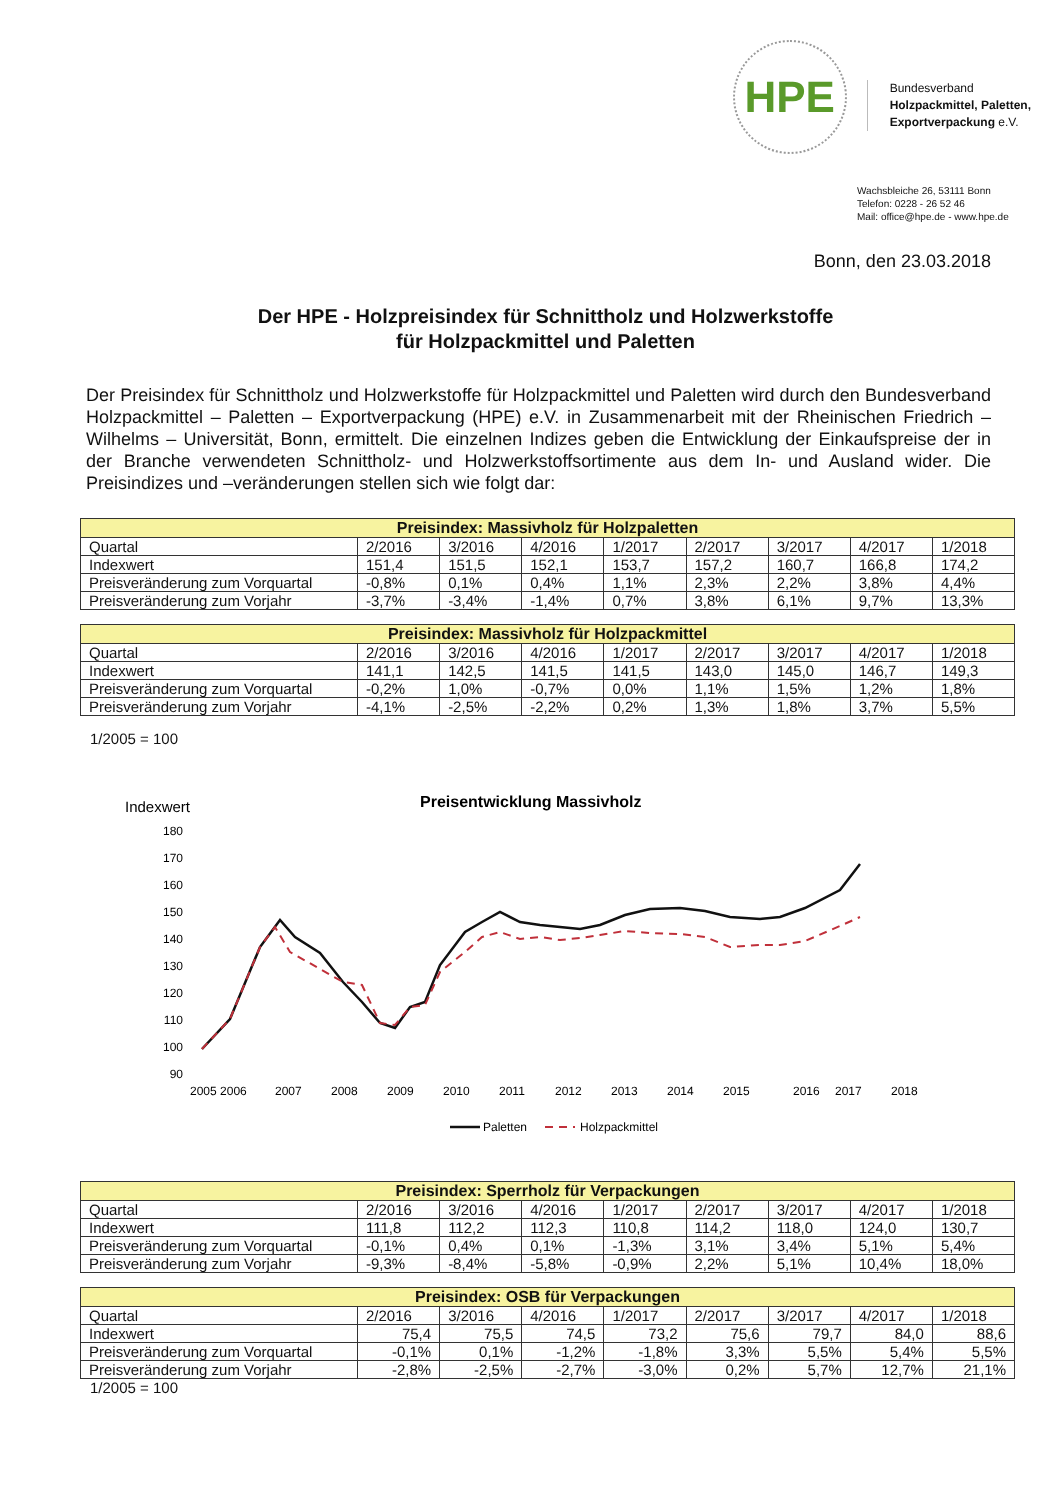HPE
Bundesverband
Holzpackmittel, Paletten,
Exportverpackung e.V.
Wachsbleiche 26, 53111 Bonn
Telefon: 0228 - 26 52 46
Mail: office@hpe.de - www.hpe.de
Bonn, den 23.03.2018
Der HPE - Holzpreisindex für Schnittholz und Holzwerkstoffe
für Holzpackmittel und Paletten
Der Preisindex für Schnittholz und Holzwerkstoffe für Holzpackmittel und Paletten wird durch den Bundesverband Holzpackmittel – Paletten – Exportverpackung (HPE) e.V. in Zusammenarbeit mit der Rheinischen Friedrich – Wilhelms – Universität, Bonn, ermittelt. Die einzelnen Indizes geben die Entwicklung der Einkaufspreise der in der Branche verwendeten Schnittholz- und Holzwerkstoffsortimente aus dem In- und Ausland wider. Die Preisindizes und –veränderungen stellen sich wie folgt dar:
| Preisindex: Massivholz für Holzpaletten | | | | | | | | |
| --- | --- | --- | --- | --- | --- | --- | --- | --- |
| Quartal | 2/2016 | 3/2016 | 4/2016 | 1/2017 | 2/2017 | 3/2017 | 4/2017 | 1/2018 |
| Indexwert | 151,4 | 151,5 | 152,1 | 153,7 | 157,2 | 160,7 | 166,8 | 174,2 |
| Preisveränderung zum Vorquartal | -0,8% | 0,1% | 0,4% | 1,1% | 2,3% | 2,2% | 3,8% | 4,4% |
| Preisveränderung zum Vorjahr | -3,7% | -3,4% | -1,4% | 0,7% | 3,8% | 6,1% | 9,7% | 13,3% |
| Preisindex: Massivholz für Holzpackmittel | | | | | | | | |
| --- | --- | --- | --- | --- | --- | --- | --- | --- |
| Quartal | 2/2016 | 3/2016 | 4/2016 | 1/2017 | 2/2017 | 3/2017 | 4/2017 | 1/2018 |
| Indexwert | 141,1 | 142,5 | 141,5 | 141,5 | 143,0 | 145,0 | 146,7 | 149,3 |
| Preisveränderung zum Vorquartal | -0,2% | 1,0% | -0,7% | 0,0% | 1,1% | 1,5% | 1,2% | 1,8% |
| Preisveränderung zum Vorjahr | -4,1% | -2,5% | -2,2% | 0,2% | 1,3% | 1,8% | 3,7% | 5,5% |
1/2005 = 100
Indexwert
Preisentwicklung Massivholz
180
170
160
150
140
130
120
110
100
90
2005 2006
2007
2008
2009
2010
2011
2012
2013
2014
2015
2016
2017
2018
Paletten
Holzpackmittel
| Preisindex: Sperrholz für Verpackungen | | | | | | | | |
| --- | --- | --- | --- | --- | --- | --- | --- | --- |
| Quartal | 2/2016 | 3/2016 | 4/2016 | 1/2017 | 2/2017 | 3/2017 | 4/2017 | 1/2018 |
| Indexwert | 111,8 | 112,2 | 112,3 | 110,8 | 114,2 | 118,0 | 124,0 | 130,7 |
| Preisveränderung zum Vorquartal | -0,1% | 0,4% | 0,1% | -1,3% | 3,1% | 3,4% | 5,1% | 5,4% |
| Preisveränderung zum Vorjahr | -9,3% | -8,4% | -5,8% | -0,9% | 2,2% | 5,1% | 10,4% | 18,0% |
| Preisindex: OSB für Verpackungen | | | | | | | | |
| --- | --- | --- | --- | --- | --- | --- | --- | --- |
| Quartal | 2/2016 | 3/2016 | 4/2016 | 1/2017 | 2/2017 | 3/2017 | 4/2017 | 1/2018 |
| Indexwert | 75,4 | 75,5 | 74,5 | 73,2 | 75,6 | 79,7 | 84,0 | 88,6 |
| Preisveränderung zum Vorquartal | -0,1% | 0,1% | -1,2% | -1,8% | 3,3% | 5,5% | 5,4% | 5,5% |
| Preisveränderung zum Vorjahr | -2,8% | -2,5% | -2,7% | -3,0% | 0,2% | 5,7% | 12,7% | 21,1% |
1/2005 = 100